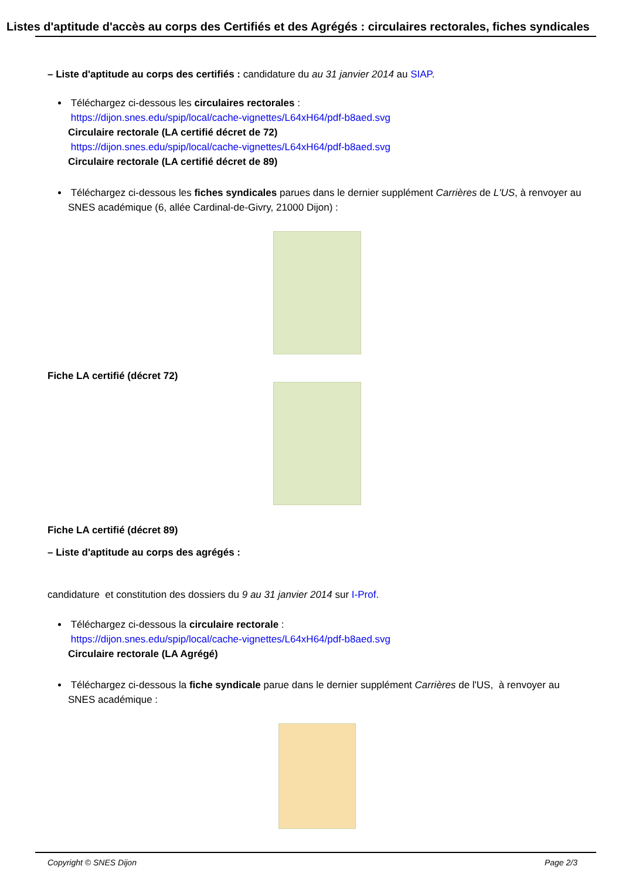Listes d'aptitude d'accès au corps des Certifiés et des Agrégés : circulaires rectorales, fiches syndicales
– Liste d'aptitude au corps des certifiés : candidature du au 31 janvier 2014 au SIAP.
Téléchargez ci-dessous les circulaires rectorales :
https://dijon.snes.edu/spip/local/cache-vignettes/L64xH64/pdf-b8aed.svg
Circulaire rectorale (LA certifié décret de 72)
https://dijon.snes.edu/spip/local/cache-vignettes/L64xH64/pdf-b8aed.svg
Circulaire rectorale (LA certifié décret de 89)
Téléchargez ci-dessous les fiches syndicales parues dans le dernier supplément Carrières de L'US, à renvoyer au SNES académique (6, allée Cardinal-de-Givry, 21000 Dijon) :
Fiche LA certifié (décret 72)
Fiche LA certifié (décret 89)
– Liste d'aptitude au corps des agrégés :
candidature et constitution des dossiers du 9 au 31 janvier 2014 sur I-Prof.
Téléchargez ci-dessous la circulaire rectorale :
https://dijon.snes.edu/spip/local/cache-vignettes/L64xH64/pdf-b8aed.svg
Circulaire rectorale (LA Agrégé)
Téléchargez ci-dessous la fiche syndicale parue dans le dernier supplément Carrières de l'US, à renvoyer au SNES académique :
Copyright © SNES Dijon Page 2/3